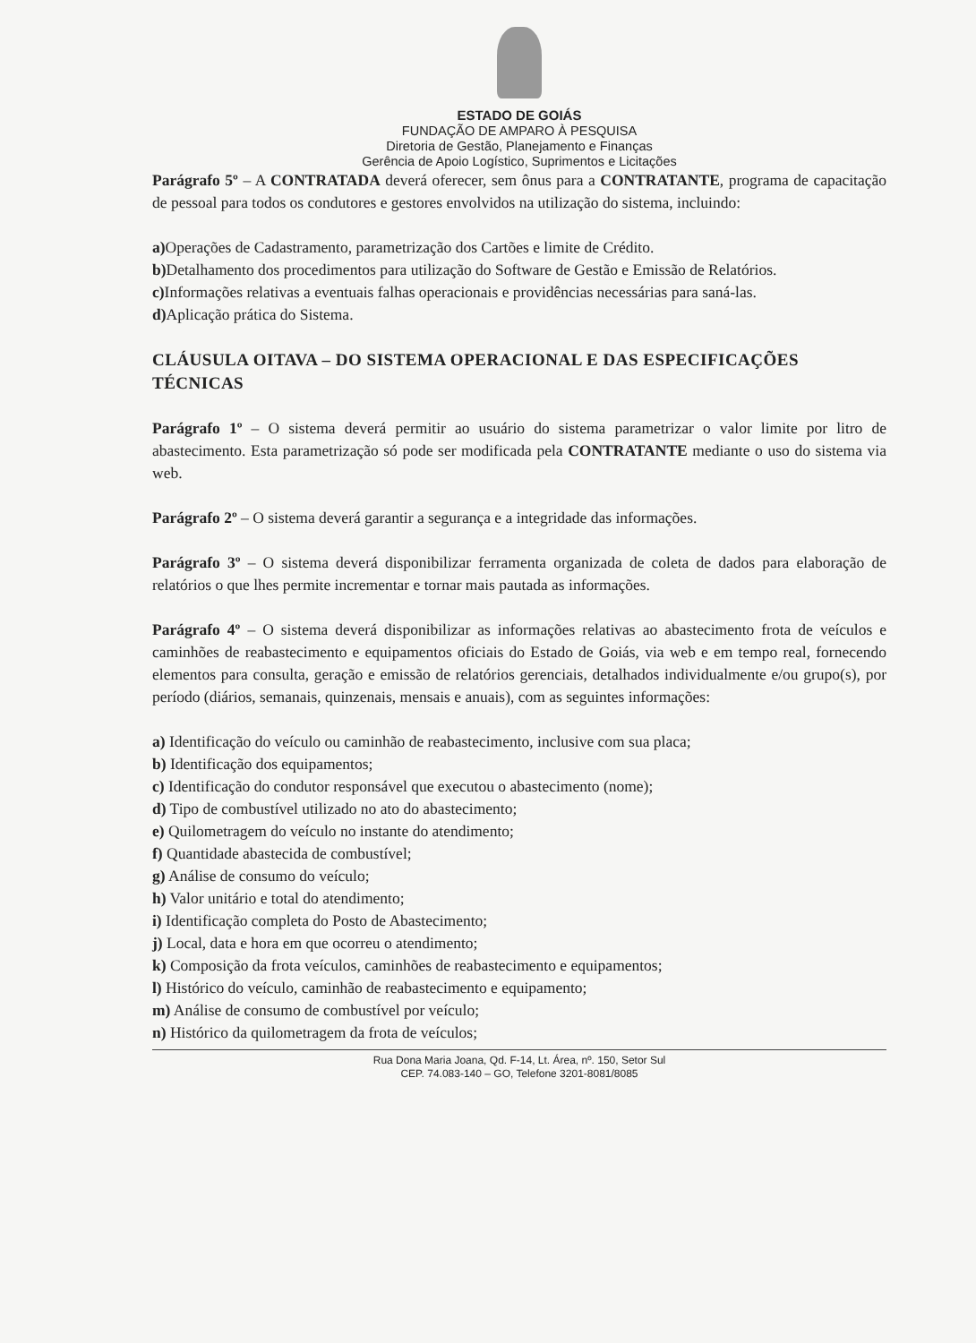ESTADO DE GOIÁS
FUNDAÇÃO DE AMPARO À PESQUISA
Diretoria de Gestão, Planejamento e Finanças
Gerência de Apoio Logístico, Suprimentos e Licitações
Parágrafo 5º – A CONTRATADA deverá oferecer, sem ônus para a CONTRATANTE, programa de capacitação de pessoal para todos os condutores e gestores envolvidos na utilização do sistema, incluindo:
a) Operações de Cadastramento, parametrização dos Cartões e limite de Crédito.
b) Detalhamento dos procedimentos para utilização do Software de Gestão e Emissão de Relatórios.
c) Informações relativas a eventuais falhas operacionais e providências necessárias para saná-las.
d) Aplicação prática do Sistema.
CLÁUSULA OITAVA – DO SISTEMA OPERACIONAL E DAS ESPECIFICAÇÕES TÉCNICAS
Parágrafo 1º – O sistema deverá permitir ao usuário do sistema parametrizar o valor limite por litro de abastecimento. Esta parametrização só pode ser modificada pela CONTRATANTE mediante o uso do sistema via web.
Parágrafo 2º – O sistema deverá garantir a segurança e a integridade das informações.
Parágrafo 3º – O sistema deverá disponibilizar ferramenta organizada de coleta de dados para elaboração de relatórios o que lhes permite incrementar e tornar mais pautada as informações.
Parágrafo 4º – O sistema deverá disponibilizar as informações relativas ao abastecimento frota de veículos e caminhões de reabastecimento e equipamentos oficiais do Estado de Goiás, via web e em tempo real, fornecendo elementos para consulta, geração e emissão de relatórios gerenciais, detalhados individualmente e/ou grupo(s), por período (diários, semanais, quinzenais, mensais e anuais), com as seguintes informações:
a) Identificação do veículo ou caminhão de reabastecimento, inclusive com sua placa;
b) Identificação dos equipamentos;
c) Identificação do condutor responsável que executou o abastecimento (nome);
d) Tipo de combustível utilizado no ato do abastecimento;
e) Quilometragem do veículo no instante do atendimento;
f) Quantidade abastecida de combustível;
g) Análise de consumo do veículo;
h) Valor unitário e total do atendimento;
i) Identificação completa do Posto de Abastecimento;
j) Local, data e hora em que ocorreu o atendimento;
k) Composição da frota veículos, caminhões de reabastecimento e equipamentos;
l) Histórico do veículo, caminhão de reabastecimento e equipamento;
m) Análise de consumo de combustível por veículo;
n) Histórico da quilometragem da frota de veículos;
Rua Dona Maria Joana, Qd. F-14, Lt. Área, nº. 150, Setor Sul
CEP. 74.083-140 – GO, Telefone 3201-8081/8085